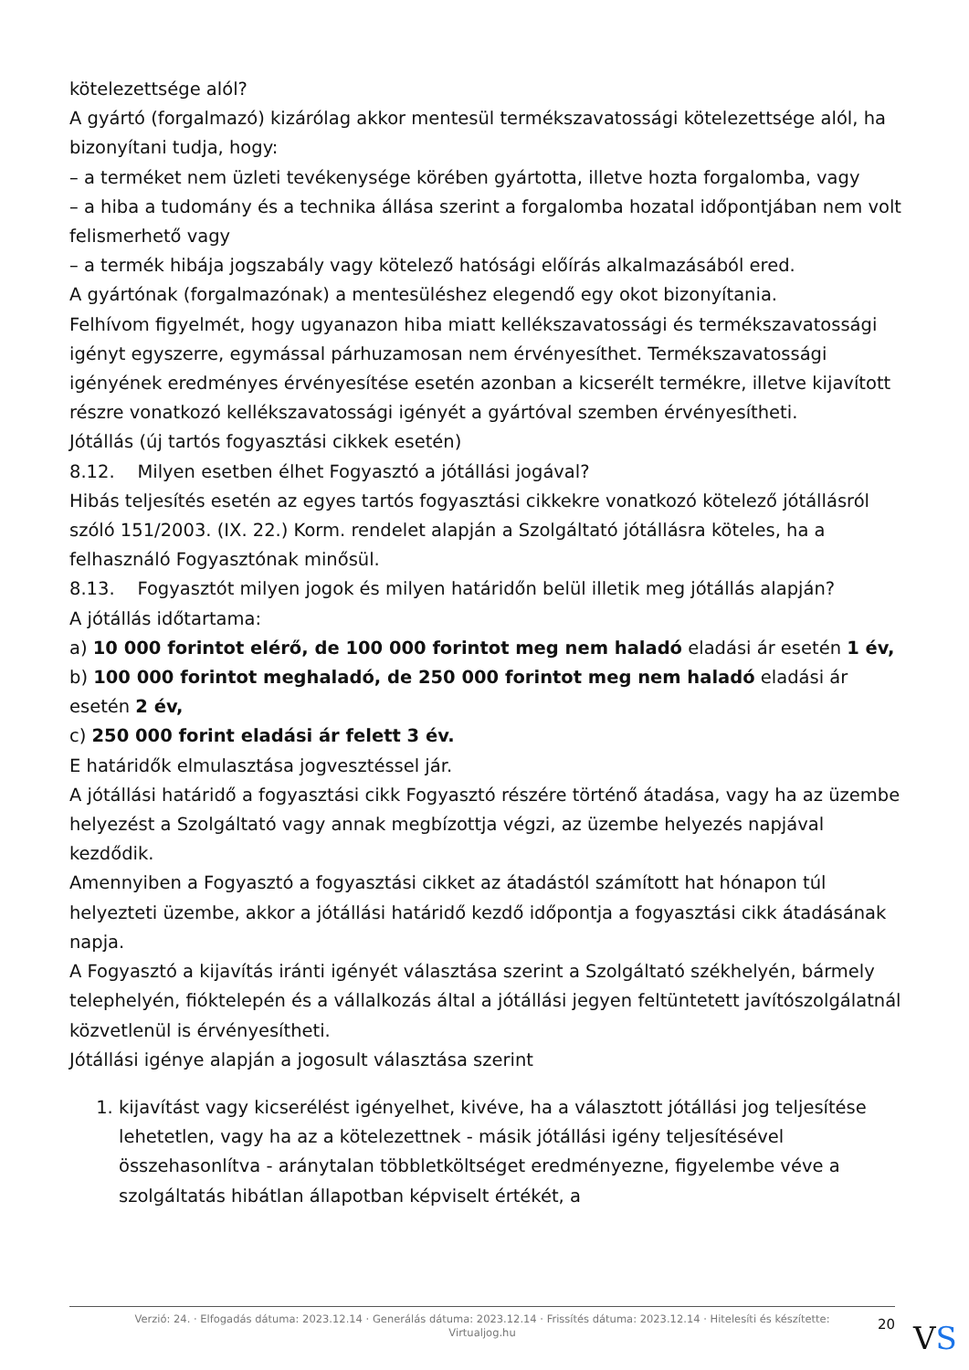kötelezettsége alól?
A gyártó (forgalmazó) kizárólag akkor mentesül termékszavatossági kötelezettsége alól, ha bizonyítani tudja, hogy:
– a terméket nem üzleti tevékenysége körében gyártotta, illetve hozta forgalomba, vagy
– a hiba a tudomány és a technika állása szerint a forgalomba hozatal időpontjában nem volt felismerhető vagy
– a termék hibája jogszabály vagy kötelező hatósági előírás alkalmazásából ered.
A gyártónak (forgalmazónak) a mentesüléshez elegendő egy okot bizonyítania.
Felhívom figyelmét, hogy ugyanazon hiba miatt kellékszavatossági és termékszavatossági igényt egyszerre, egymással párhuzamosan nem érvényesíthet. Termékszavatossági igényének eredményes érvényesítése esetén azonban a kicserélt termékre, illetve kijavított részre vonatkozó kellékszavatossági igényét a gyártóval szemben érvényesítheti.
Jótállás (új tartós fogyasztási cikkek esetén)
8.12. Milyen esetben élhet Fogyasztó a jótállási jogával?
Hibás teljesítés esetén az egyes tartós fogyasztási cikkekre vonatkozó kötelező jótállásról szóló 151/2003. (IX. 22.) Korm. rendelet alapján a Szolgáltató jótállásra köteles, ha a felhasználó Fogyasztónak minősül.
8.13. Fogyasztót milyen jogok és milyen határidőn belül illetik meg jótállás alapján?
A jótállás időtartama:
a) 10 000 forintot elérő, de 100 000 forintot meg nem haladó eladási ár esetén 1 év,
b) 100 000 forintot meghaladó, de 250 000 forintot meg nem haladó eladási ár esetén 2 év,
c) 250 000 forint eladási ár felett 3 év.
E határidők elmulasztása jogvesztéssel jár.
A jótállási határidő a fogyasztási cikk Fogyasztó részére történő átadása, vagy ha az üzembe helyezést a Szolgáltató vagy annak megbízottja végzi, az üzembe helyezés napjával kezdődik.
Amennyiben a Fogyasztó a fogyasztási cikket az átadástól számított hat hónapon túl helyezteti üzembe, akkor a jótállási határidő kezdő időpontja a fogyasztási cikk átadásának napja.
A Fogyasztó a kijavítás iránti igényét választása szerint a Szolgáltató székhelyén, bármely telephelyén, fióktelepén és a vállalkozás által a jótállási jegyen feltüntetett javítószolgálatnál közvetlenül is érvényesítheti.
Jótállási igénye alapján a jogosult választása szerint
1. kijavítást vagy kicserélést igényelhet, kivéve, ha a választott jótállási jog teljesítése lehetetlen, vagy ha az a kötelezettnek - másik jótállási igény teljesítésével összehasonlítva - aránytalan többletköltséget eredményezne, figyelembe véve a szolgáltatás hibátlan állapotban képviselt értékét, a
Verzió: 24. · Elfogadás dátuma: 2023.12.14 · Generálás dátuma: 2023.12.14 · Frissítés dátuma: 2023.12.14 · Hitelesíti és készítette: Virtualjog.hu
20
VS